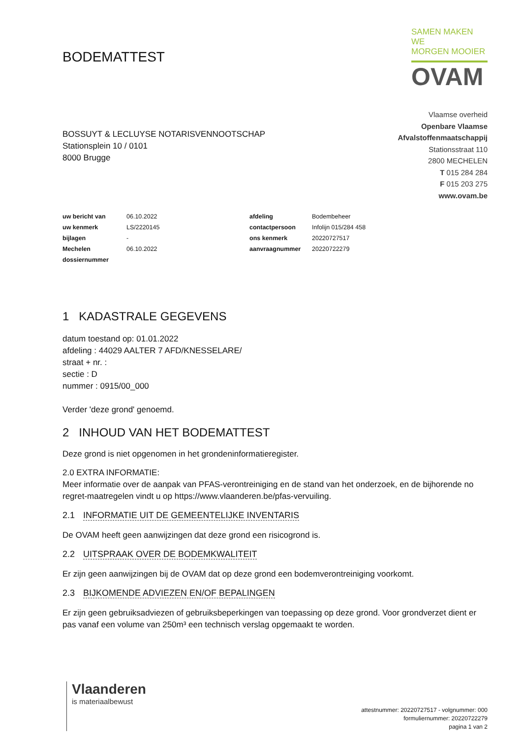BODEMATTEST
SAMEN MAKEN WE
MORGEN MOOIER
OVAM
BOSSUYT & LECLUYSE NOTARISVENNOOTSCHAP
Stationsplein 10 / 0101
8000 Brugge
Vlaamse overheid
Openbare Vlaamse
Afvalstoffenmaatschappij
Stationsstraat 110
2800 MECHELEN
T 015 284 284
F 015 203 275
www.ovam.be
| uw bericht van | 06.10.2022 | afdeling | Bodembeheer |
| uw kenmerk | LS/2220145 | contactpersoon | Infolijn 015/284 458 |
| bijlagen | - | ons kenmerk | 20220727517 |
| Mechelen | 06.10.2022 | aanvraagnummer | 20220722279 |
| dossiernummer | | | |
1 KADASTRALE GEGEVENS
datum toestand op: 01.01.2022
afdeling : 44029 AALTER 7 AFD/KNESSELARE/
straat + nr. :
sectie : D
nummer : 0915/00_000
Verder 'deze grond' genoemd.
2 INHOUD VAN HET BODEMATTEST
Deze grond is niet opgenomen in het grondeninformatieregister.
2.0 EXTRA INFORMATIE:
Meer informatie over de aanpak van PFAS-verontreiniging en de stand van het onderzoek, en de bijhorende no regret-maatregelen vindt u op https://www.vlaanderen.be/pfas-vervuiling.
2.1 INFORMATIE UIT DE GEMEENTELIJKE INVENTARIS
De OVAM heeft geen aanwijzingen dat deze grond een risicogrond is.
2.2 UITSPRAAK OVER DE BODEMKWALITEIT
Er zijn geen aanwijzingen bij de OVAM dat op deze grond een bodemverontreiniging voorkomt.
2.3 BIJKOMENDE ADVIEZEN EN/OF BEPALINGEN
Er zijn geen gebruiksadviezen of gebruiksbeperkingen van toepassing op deze grond. Voor grondverzet dient er pas vanaf een volume van 250m³ een technisch verslag opgemaakt te worden.
Vlaanderen
is materiaalbewust
attestnummer: 20220727517 - volgnummer: 000
formuliernummer: 20220722279
pagina 1 van 2